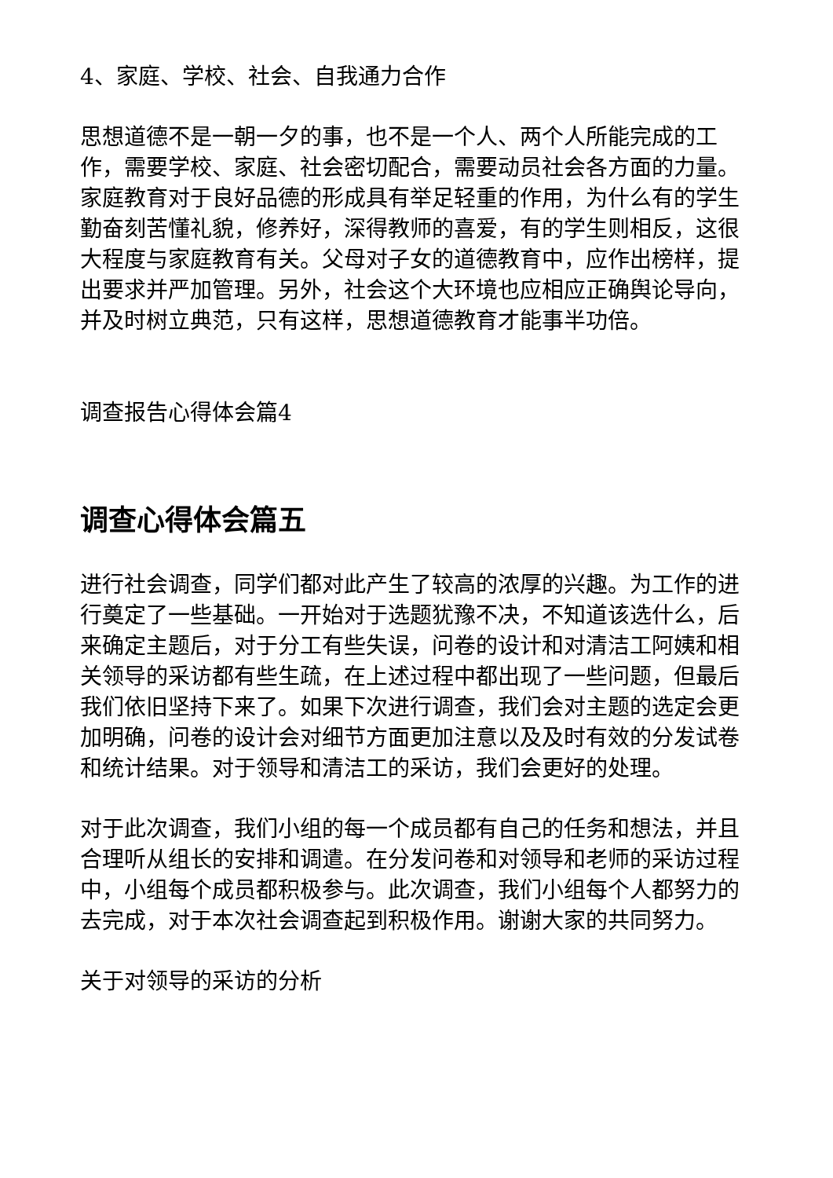4、家庭、学校、社会、自我通力合作
思想道德不是一朝一夕的事，也不是一个人、两个人所能完成的工作，需要学校、家庭、社会密切配合，需要动员社会各方面的力量。家庭教育对于良好品德的形成具有举足轻重的作用，为什么有的学生勤奋刻苦懂礼貌，修养好，深得教师的喜爱，有的学生则相反，这很大程度与家庭教育有关。父母对子女的道德教育中，应作出榜样，提出要求并严加管理。另外，社会这个大环境也应相应正确舆论导向，并及时树立典范，只有这样，思想道德教育才能事半功倍。
调查报告心得体会篇4
调查心得体会篇五
进行社会调查，同学们都对此产生了较高的浓厚的兴趣。为工作的进行奠定了一些基础。一开始对于选题犹豫不决，不知道该选什么，后来确定主题后，对于分工有些失误，问卷的设计和对清洁工阿姨和相关领导的采访都有些生疏，在上述过程中都出现了一些问题，但最后我们依旧坚持下来了。如果下次进行调查，我们会对主题的选定会更加明确，问卷的设计会对细节方面更加注意以及及时有效的分发试卷和统计结果。对于领导和清洁工的采访，我们会更好的处理。
对于此次调查，我们小组的每一个成员都有自己的任务和想法，并且合理听从组长的安排和调遣。在分发问卷和对领导和老师的采访过程中，小组每个成员都积极参与。此次调查，我们小组每个人都努力的去完成，对于本次社会调查起到积极作用。谢谢大家的共同努力。
关于对领导的采访的分析